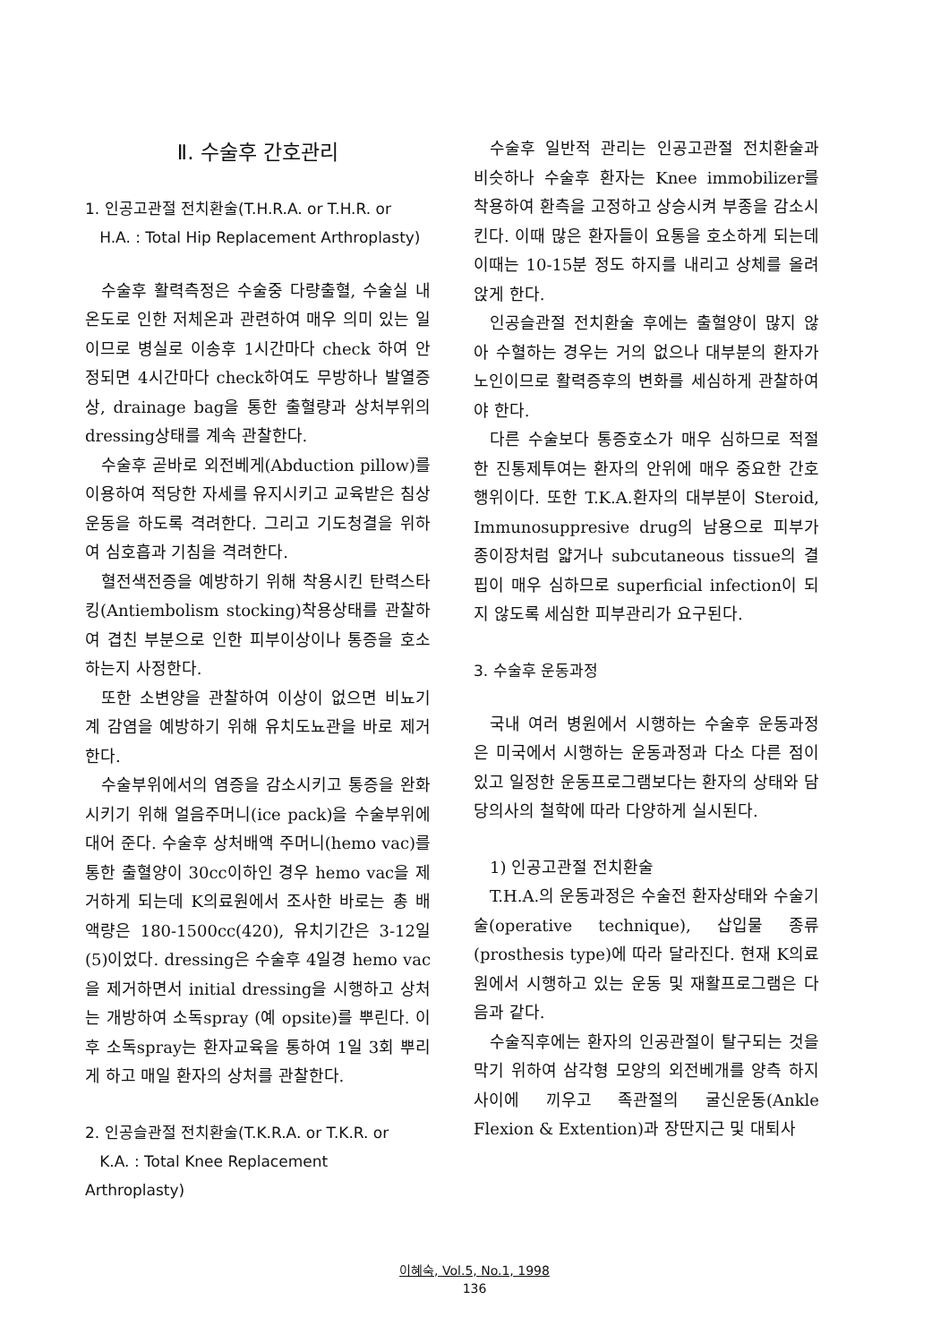Ⅱ. 수술후 간호관리
1. 인공고관절 전치환술(T.H.R.A. or T.H.R. or
H.A. : Total Hip Replacement Arthroplasty)
수술후 활력측정은 수술중 다량출혈, 수술실 내 온도로 인한 저체온과 관련하여 매우 의미 있는 일이므로 병실로 이송후 1시간마다 check 하여 안정되면 4시간마다 check하여도 무방하나 발열증상, drainage bag을 통한 출혈량과 상처부위의 dressing상태를 계속 관찰한다.
수술후 곧바로 외전베게(Abduction pillow)를 이용하여 적당한 자세를 유지시키고 교육받은 침상운동을 하도록 격려한다. 그리고 기도청결을 위하여 심호흡과 기침을 격려한다.
혈전색전증을 예방하기 위해 착용시킨 탄력스타킹(Antiembolism stocking)착용상태를 관찰하여 겹친 부분으로 인한 피부이상이나 통증을 호소하는지 사정한다.
또한 소변양을 관찰하여 이상이 없으면 비뇨기계 감염을 예방하기 위해 유치도뇨관을 바로 제거한다.
수술부위에서의 염증을 감소시키고 통증을 완화시키기 위해 얼음주머니(ice pack)을 수술부위에 대어 준다. 수술후 상처배액 주머니(hemo vac)를 통한 출혈양이 30cc이하인 경우 hemo vac을 제거하게 되는데 K의료원에서 조사한 바로는 총 배액량은 180-1500cc(420), 유치기간은 3-12일(5)이었다. dressing은 수술후 4일경 hemo vac을 제거하면서 initial dressing을 시행하고 상처는 개방하여 소독spray (예 opsite)를 뿌린다. 이후 소독spray는 환자교육을 통하여 1일 3회 뿌리게 하고 매일 환자의 상처를 관찰한다.
2. 인공슬관절 전치환술(T.K.R.A. or T.K.R. or
K.A. : Total Knee Replacement Arthroplasty)
수술후 일반적 관리는 인공고관절 전치환술과 비슷하나 수술후 환자는 Knee immobilizer를 착용하여 환측을 고정하고 상승시켜 부종을 감소시킨다. 이때 많은 환자들이 요통을 호소하게 되는데 이때는 10-15분 정도 하지를 내리고 상체를 올려 앉게 한다.
인공슬관절 전치환술 후에는 출혈양이 많지 않아 수혈하는 경우는 거의 없으나 대부분의 환자가 노인이므로 활력증후의 변화를 세심하게 관찰하여야 한다.
다른 수술보다 통증호소가 매우 심하므로 적절한 진통제투여는 환자의 안위에 매우 중요한 간호행위이다. 또한 T.K.A.환자의 대부분이 Steroid, Immunosuppresive drug의 남용으로 피부가 종이장처럼 얇거나 subcutaneous tissue의 결핍이 매우 심하므로 superficial infection이 되지 않도록 세심한 피부관리가 요구된다.
3. 수술후 운동과정
국내 여러 병원에서 시행하는 수술후 운동과정은 미국에서 시행하는 운동과정과 다소 다른 점이 있고 일정한 운동프로그램보다는 환자의 상태와 담당의사의 철학에 따라 다양하게 실시된다.
1) 인공고관절 전치환술
T.H.A.의 운동과정은 수술전 환자상태와 수술기술(operative technique), 삽입물 종류(prosthesis type)에 따라 달라진다. 현재 K의료원에서 시행하고 있는 운동 및 재활프로그램은 다음과 같다.
수술직후에는 환자의 인공관절이 탈구되는 것을 막기 위하여 삼각형 모양의 외전베개를 양측 하지사이에 끼우고 족관절의 굴신운동(Ankle Flexion & Extention)과 장딴지근 및 대퇴사
이혜숙, Vol.5, No.1, 1998
136